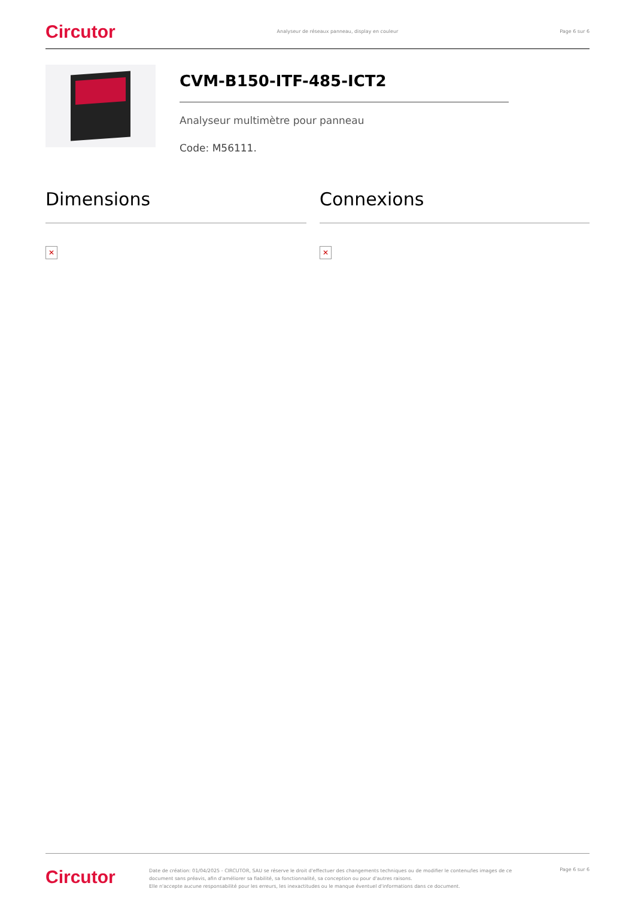Circutor Analyseur de réseaux panneau, display en couleur Page 6 sur 6
CVM-B150-ITF-485-ICT2
Analyseur multimètre pour panneau
Code: M56111.
Dimensions
✕
Connexions
✕
Circutor
Date de création: 01/04/2025 - CIRCUTOR, SAU se réserve le droit d'effectuer des changements techniques ou de modifier le contenu/les images de ce document sans préavis, afin d'améliorer sa fiabilité, sa fonctionnalité, sa conception ou pour d'autres raisons.
Elle n'accepte aucune responsabilité pour les erreurs, les inexactitudes ou le manque éventuel d'informations dans ce document.
Page 6 sur 6